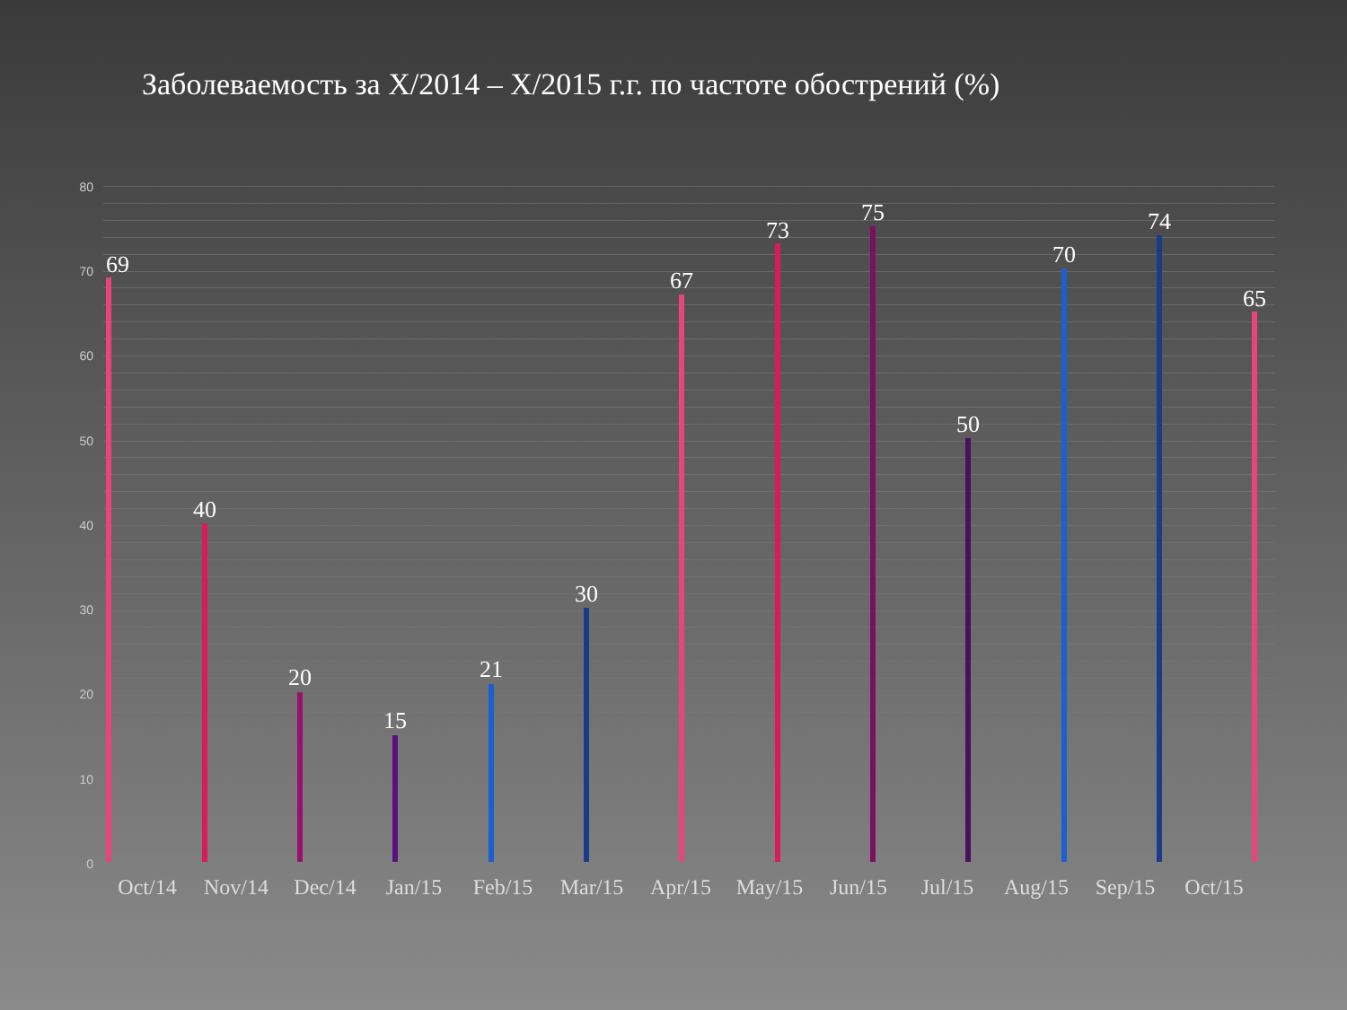Заболеваемость за X/2014 – X/2015 г.г. по частоте обострений (%)
80
70
60
50
40
30
20
10
0
69
40
20
15
21
30
67
73
75
50
70
74
65
Oct/14 Nov/14 Dec/14 Jan/15 Feb/15 Mar/15 Apr/15 May/15 Jun/15 Jul/15 Aug/15 Sep/15 Oct/15